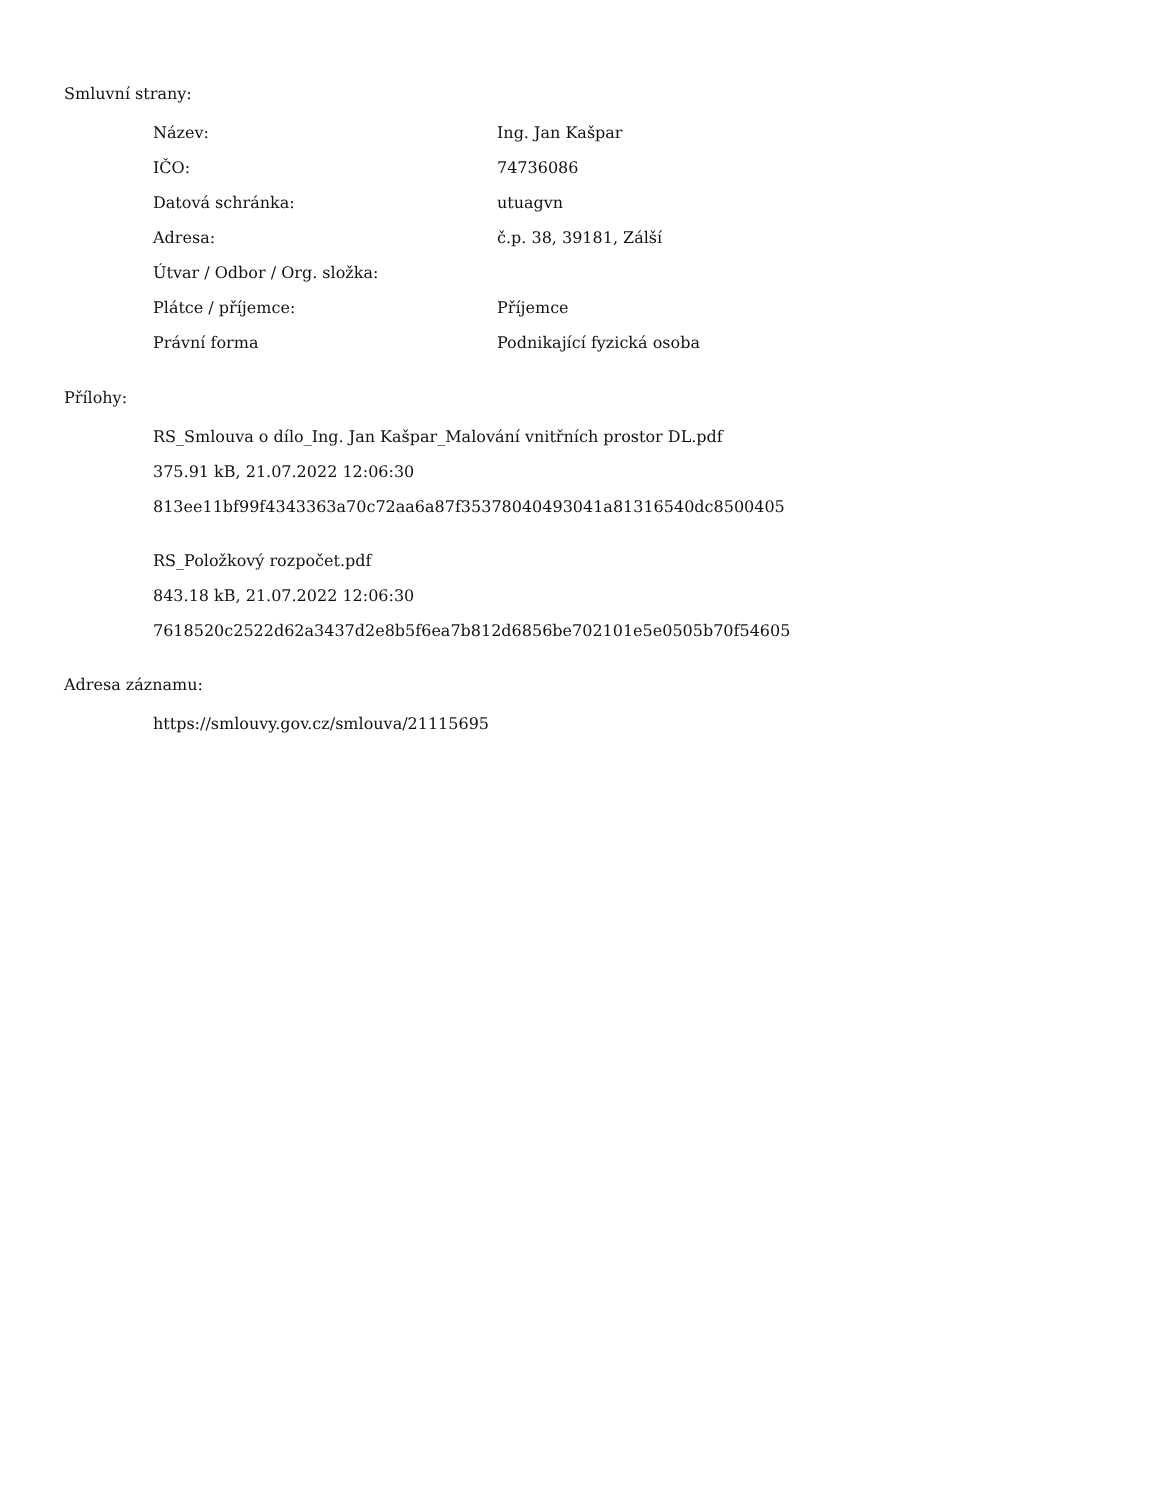Smluvní strany:
| Název: | Ing. Jan Kašpar |
| IČO: | 74736086 |
| Datová schránka: | utuagvn |
| Adresa: | č.p. 38, 39181, Zálší |
| Útvar / Odbor / Org. složka: | |
| Plátce / příjemce: | Příjemce |
| Právní forma | Podnikající fyzická osoba |
Přílohy:
RS_Smlouva o dílo_Ing. Jan Kašpar_Malování vnitřních prostor DL.pdf
375.91 kB, 21.07.2022 12:06:30
813ee11bf99f4343363a70c72aa6a87f35378040493041a81316540dc8500405
RS_Položkový rozpočet.pdf
843.18 kB, 21.07.2022 12:06:30
7618520c2522d62a3437d2e8b5f6ea7b812d6856be702101e5e0505b70f54605
Adresa záznamu:
https://smlouvy.gov.cz/smlouva/21115695